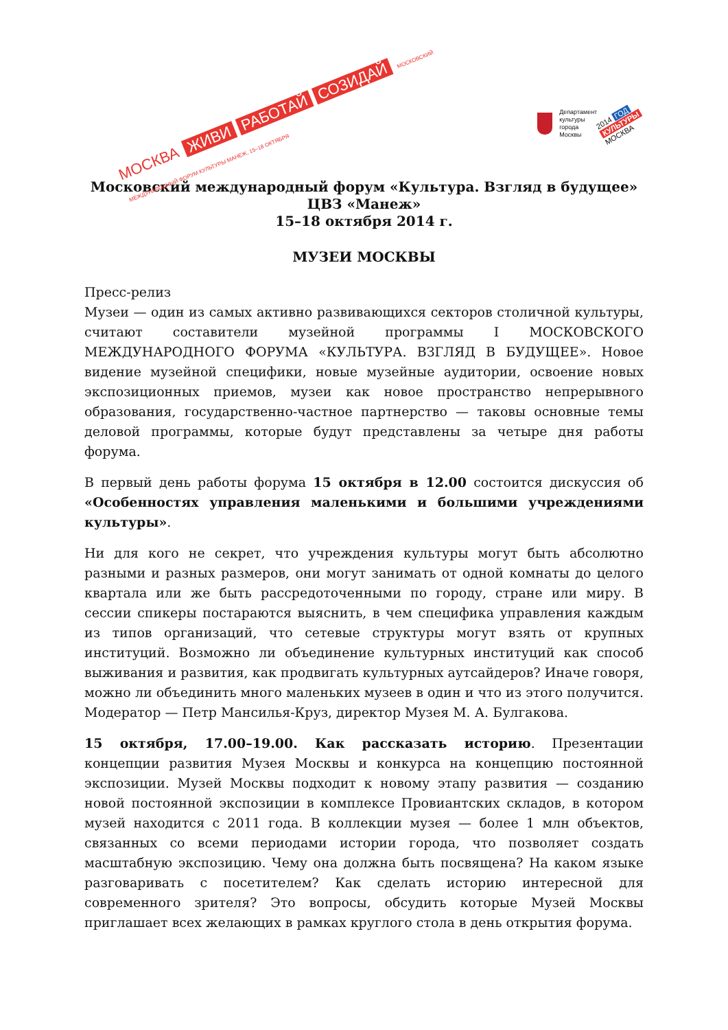МОСКВА ЖИВИ РАБОТАЙ СОЗИДАЙ МОСКОВСКИЙ МЕЖДУНАРОДНЫЙ ФОРУМ КУЛЬТУРЫ МАНЕЖ, 15–18 ОКТЯБРЯ
Департамент
культуры
города Москвы
2014 ГОД
КУЛЬТУРЫ
МОСКВА
Московский международный форум «Культура. Взгляд в будущее»
ЦВЗ «Манеж»
15–18 октября 2014 г.
МУЗЕИ МОСКВЫ
Пресс-релиз
Музеи — один из самых активно развивающихся секторов столичной культуры, считают составители музейной программы I МОСКОВСКОГО МЕЖДУНАРОДНОГО ФОРУМА «КУЛЬТУРА. ВЗГЛЯД В БУДУЩЕЕ». Новое видение музейной специфики, новые музейные аудитории, освоение новых экспозиционных приемов, музеи как новое пространство непрерывного образования, государственно-частное партнерство — таковы основные темы деловой программы, которые будут представлены за четыре дня работы форума.
В первый день работы форума 15 октября в 12.00 состоится дискуссия об «Особенностях управления маленькими и большими учреждениями культуры».
Ни для кого не секрет, что учреждения культуры могут быть абсолютно разными и разных размеров, они могут занимать от одной комнаты до целого квартала или же быть рассредоточенными по городу, стране или миру. В сессии спикеры постараются выяснить, в чем специфика управления каждым из типов организаций, что сетевые структуры могут взять от крупных институций. Возможно ли объединение культурных институций как способ выживания и развития, как продвигать культурных аутсайдеров? Иначе говоря, можно ли объединить много маленьких музеев в один и что из этого получится. Модератор — Петр Мансилья-Круз, директор Музея М. А. Булгакова.
15 октября, 17.00–19.00. Как рассказать историю. Презентации концепции развития Музея Москвы и конкурса на концепцию постоянной экспозиции. Музей Москвы подходит к новому этапу развития — созданию новой постоянной экспозиции в комплексе Провиантских складов, в котором музей находится с 2011 года. В коллекции музея — более 1 млн объектов, связанных со всеми периодами истории города, что позволяет создать масштабную экспозицию. Чему она должна быть посвящена? На каком языке разговаривать с посетителем? Как сделать историю интересной для современного зрителя? Это вопросы, обсудить которые Музей Москвы приглашает всех желающих в рамках круглого стола в день открытия форума.